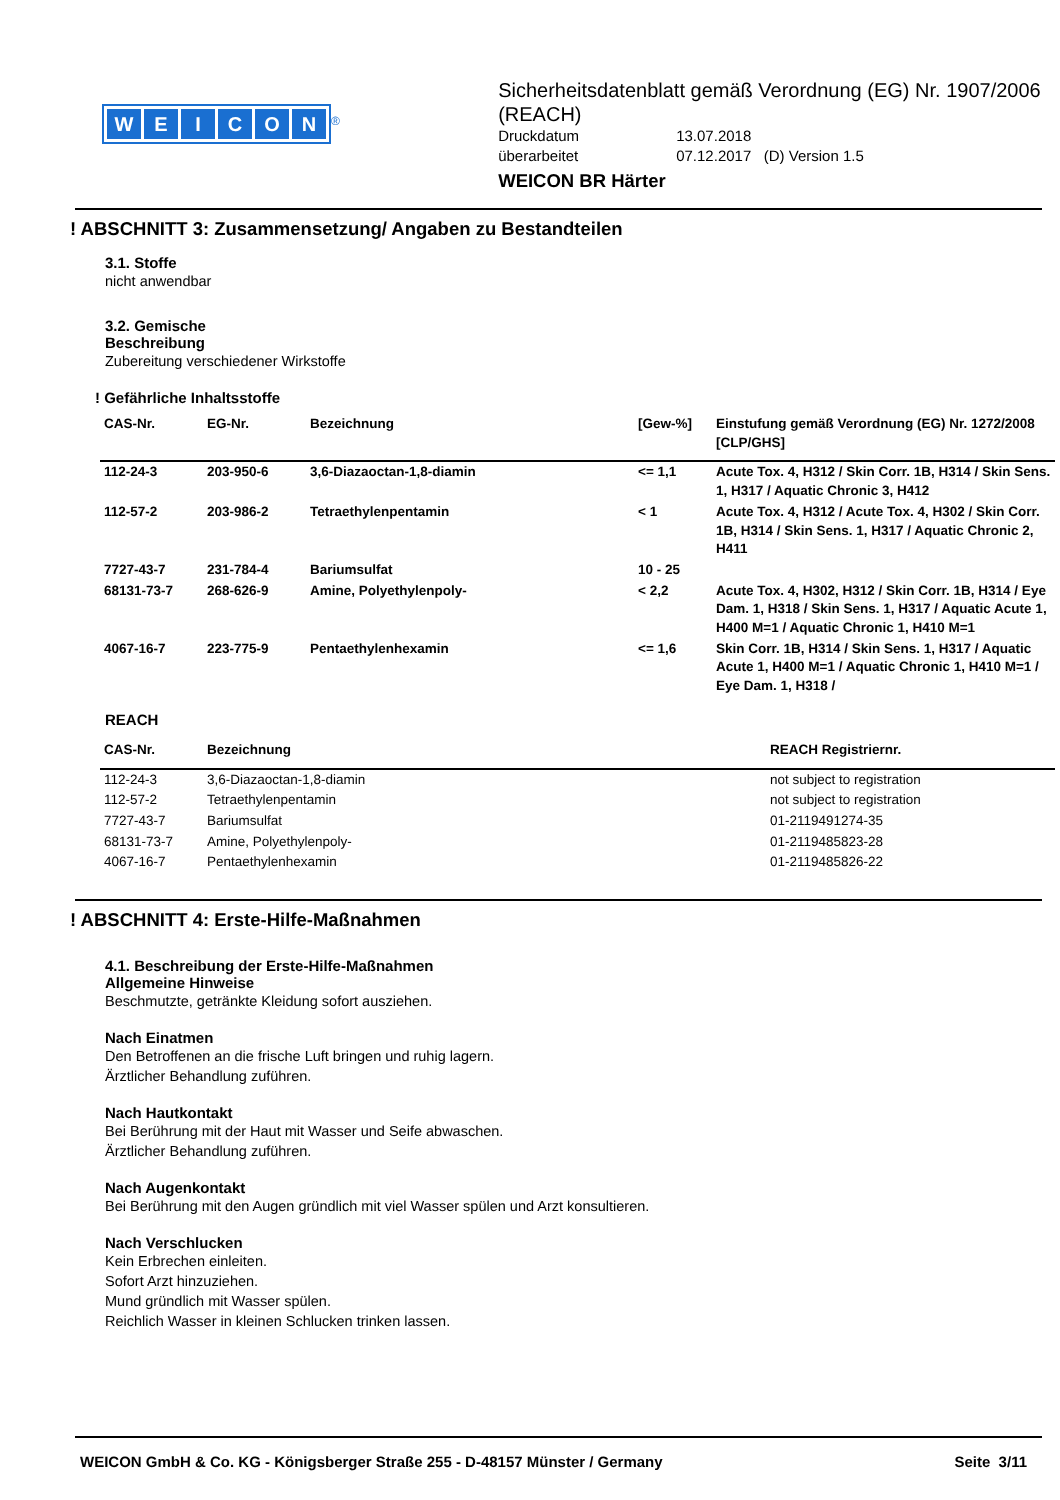WEICON
<sup>®</sup>
Sicherheitsdatenblatt gemäß Verordnung (EG) Nr. 1907/2006 (REACH)
Druckdatum
13.07.2018
überarbeitet
07.12.2017 (D) Version 1.5
WEICON BR Härter
! ABSCHNITT 3: Zusammensetzung/ Angaben zu Bestandteilen
3.1. Stoffe
nicht anwendbar
3.2. Gemische
Beschreibung
Zubereitung verschiedener Wirkstoffe
! Gefährliche Inhaltsstoffe
| CAS-Nr. | EG-Nr. | Bezeichnung | [Gew-%] | Einstufung gemäß Verordnung (EG) Nr. 1272/2008 [CLP/GHS] |
| --- | --- | --- | --- | --- |
| 112-24-3 | 203-950-6 | 3,6-Diazaoctan-1,8-diamin | <= 1,1 | Acute Tox. 4, H312 / Skin Corr. 1B, H314 / Skin Sens. 1, H317 / Aquatic Chronic 3, H412 |
| 112-57-2 | 203-986-2 | Tetraethylenpentamin | < 1 | Acute Tox. 4, H312 / Acute Tox. 4, H302 / Skin Corr. 1B, H314 / Skin Sens. 1, H317 / Aquatic Chronic 2, H411 |
| 7727-43-7 | 231-784-4 | Bariumsulfat | 10 - 25 | |
| 68131-73-7 | 268-626-9 | Amine, Polyethylenpoly- | < 2,2 | Acute Tox. 4, H302, H312 / Skin Corr. 1B, H314 / Eye Dam. 1, H318 / Skin Sens. 1, H317 / Aquatic Acute 1, H400 M=1 / Aquatic Chronic 1, H410 M=1 |
| 4067-16-7 | 223-775-9 | Pentaethylenhexamin | <= 1,6 | Skin Corr. 1B, H314 / Skin Sens. 1, H317 / Aquatic Acute 1, H400 M=1 / Aquatic Chronic 1, H410 M=1 / Eye Dam. 1, H318 / |
REACH
| CAS-Nr. | Bezeichnung | REACH Registriernr. |
| --- | --- | --- |
| 112-24-3 | 3,6-Diazaoctan-1,8-diamin | not subject to registration |
| 112-57-2 | Tetraethylenpentamin | not subject to registration |
| 7727-43-7 | Bariumsulfat | 01-2119491274-35 |
| 68131-73-7 | Amine, Polyethylenpoly- | 01-2119485823-28 |
| 4067-16-7 | Pentaethylenhexamin | 01-2119485826-22 |
! ABSCHNITT 4: Erste-Hilfe-Maßnahmen
4.1. Beschreibung der Erste-Hilfe-Maßnahmen
Allgemeine Hinweise
Beschmutzte, getränkte Kleidung sofort ausziehen.
Nach Einatmen
Den Betroffenen an die frische Luft bringen und ruhig lagern.
Ärztlicher Behandlung zuführen.
Nach Hautkontakt
Bei Berührung mit der Haut mit Wasser und Seife abwaschen.
Ärztlicher Behandlung zuführen.
Nach Augenkontakt
Bei Berührung mit den Augen gründlich mit viel Wasser spülen und Arzt konsultieren.
Nach Verschlucken
Kein Erbrechen einleiten.
Sofort Arzt hinzuziehen.
Mund gründlich mit Wasser spülen.
Reichlich Wasser in kleinen Schlucken trinken lassen.
WEICON GmbH & Co. KG - Königsberger Straße 255 - D-48157 Münster / Germany Seite 3/11